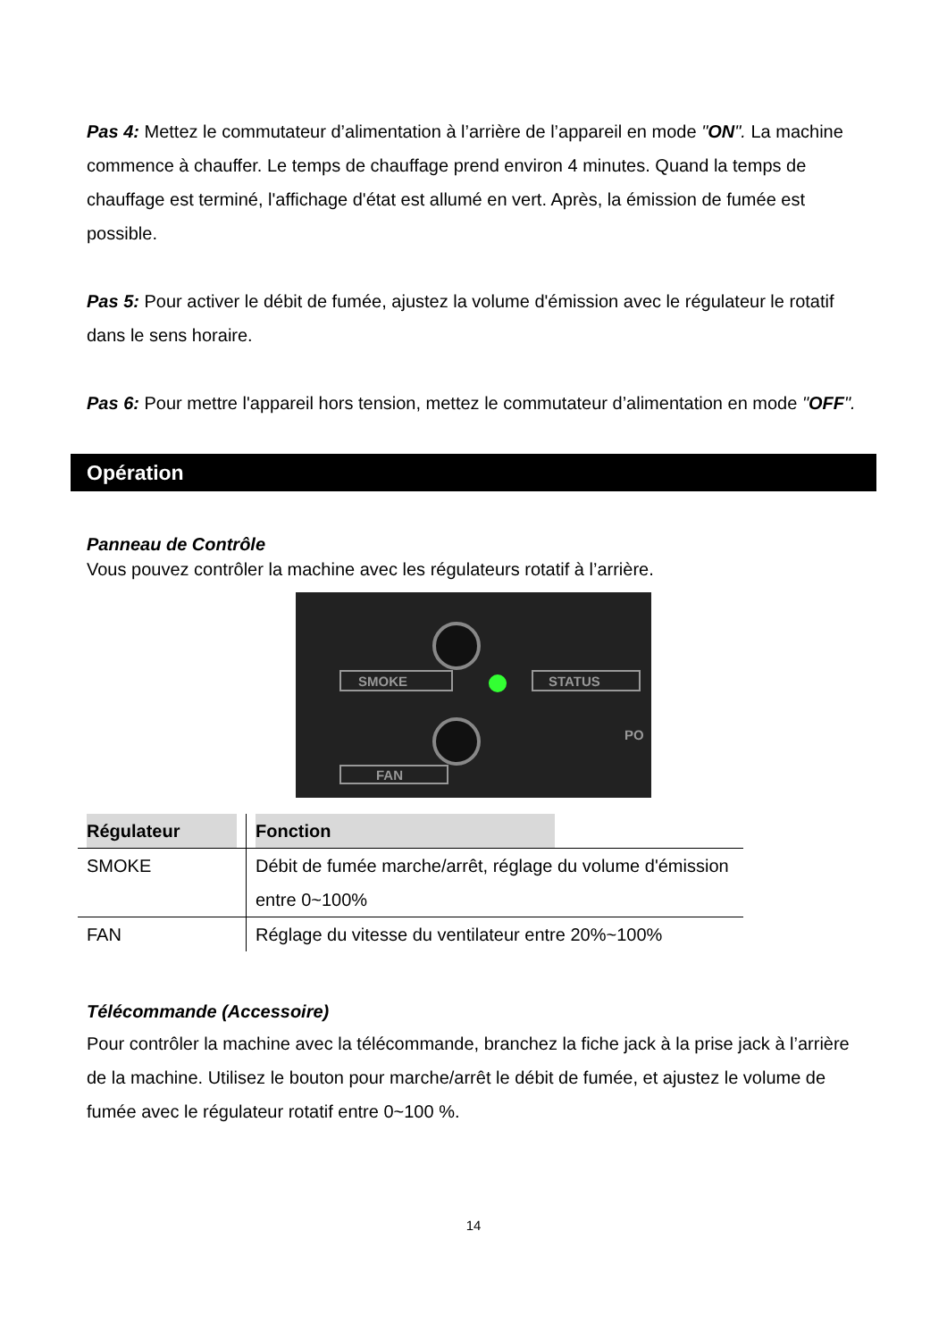Pas 4: Mettez le commutateur d’alimentation à l’arrière de l’appareil en mode "ON". La machine commence à chauffer. Le temps de chauffage prend environ 4 minutes. Quand la temps de chauffage est terminé, l'affichage d'état est allumé en vert. Après, la émission de fumée est possible.
Pas 5: Pour activer le débit de fumée, ajustez la volume d'émission avec le régulateur le rotatif dans le sens horaire.
Pas 6: Pour mettre l'appareil hors tension, mettez le commutateur d’alimentation en mode "OFF".
Opération
Panneau de Contrôle
Vous pouvez contrôler la machine avec les régulateurs rotatif à l’arrière.
SMOKE
STATUS
FAN
PO
| Régulateur | Fonction |
| --- | --- |
| SMOKE | Débit de fumée marche/arrêt, réglage du volume d'émission entre 0~100% |
| FAN | Réglage du vitesse du ventilateur entre 20%~100% |
Télécommande (Accessoire)
Pour contrôler la machine avec la télécommande, branchez la fiche jack à la prise jack à l’arrière de la machine. Utilisez le bouton pour marche/arrêt le débit de fumée, et ajustez le volume de fumée avec le régulateur rotatif entre 0~100 %.
14